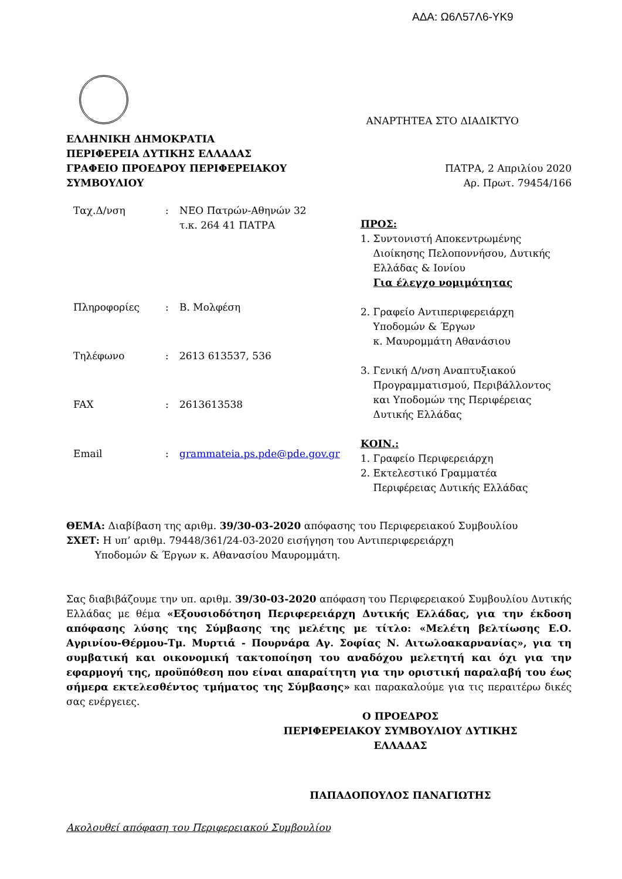ΑΔΑ: Ω6Λ57Λ6-ΥΚ9
ΑΝΑΡΤΗΤΕΑ ΣΤΟ ΔΙΑΔΙΚΤΥΟ
ΕΛΛΗΝΙΚΗ ΔΗΜΟΚΡΑΤΙΑ
ΠΕΡΙΦΕΡΕΙΑ ΔΥΤΙΚΗΣ ΕΛΛΑΔΑΣ
ΓΡΑΦΕΙΟ ΠΡΟΕΔΡΟΥ ΠΕΡΙΦΕΡΕΙΑΚΟΥ
ΣΥΜΒΟΥΛΙΟΥ
ΠΑΤΡΑ, 2 Απριλίου 2020
Αρ. Πρωτ. 79454/166
| Ταχ.Δ/νση | : | ΝΕΟ Πατρών-Αθηνών 32 τ.κ. 264 41 ΠΑΤΡΑ |
| Πληροφορίες | : | Β. Μολφέση |
| Τηλέφωνο | : | 2613 613537, 536 |
| FAX | : | 2613613538 |
| Email | : | grammateia.ps.pde@pde.gov.gr |
ΠΡΟΣ:
1. Συντονιστή Αποκεντρωμένης
Διοίκησης Πελοποννήσου, Δυτικής
Ελλάδας & Ιονίου
Για έλεγχο νομιμότητας
2. Γραφείο Αντιπεριφερειάρχη
Υποδομών & Έργων
κ. Μαυρομμάτη Αθανάσιου
3. Γενική Δ/νση Αναπτυξιακού
Προγραμματισμού, Περιβάλλοντος
και Υποδομών της Περιφέρειας
Δυτικής Ελλάδας
ΚΟΙΝ.:
1. Γραφείο Περιφερειάρχη
2. Εκτελεστικό Γραμματέα
Περιφέρειας Δυτικής Ελλάδας
ΘΕΜΑ: Διαβίβαση της αριθμ. 39/30-03-2020 απόφασης του Περιφερειακού Συμβουλίου
ΣΧΕΤ: Η υπ’ αριθμ. 79448/361/24-03-2020 εισήγηση του Αντιπεριφερειάρχη
Υποδομών & Έργων κ. Αθανασίου Μαυρομμάτη.
Σας διαβιβάζουμε την υπ. αριθμ. 39/30-03-2020 απόφαση του Περιφερειακού Συμβουλίου Δυτικής Ελλάδας με θέμα «Εξουσιοδότηση Περιφερειάρχη Δυτικής Ελλάδας, για την έκδοση απόφασης λύσης της Σύμβασης της μελέτης με τίτλο: «Μελέτη βελτίωσης Ε.Ο. Αγρινίου-Θέρμου-Τμ. Μυρτιά - Πουρνάρα Αγ. Σοφίας Ν. Αιτωλοακαρνανίας», για τη συμβατική και οικονομική τακτοποίηση του αναδόχου μελετητή και όχι για την εφαρμογή της, προϋπόθεση που είναι απαραίτητη για την οριστική παραλαβή του έως σήμερα εκτελεσθέντος τμήματος της Σύμβασης» και παρακαλούμε για τις περαιτέρω δικές σας ενέργειες.
Ο ΠΡΟΕΔΡΟΣ
ΠΕΡΙΦΕΡΕΙΑΚΟΥ ΣΥΜΒΟΥΛΙΟΥ ΔΥΤΙΚΗΣ
ΕΛΛΑΔΑΣ
ΠΑΠΑΔΟΠΟΥΛΟΣ ΠΑΝΑΓΙΩΤΗΣ
Ακολουθεί απόφαση του Περιφερειακού Συμβουλίου